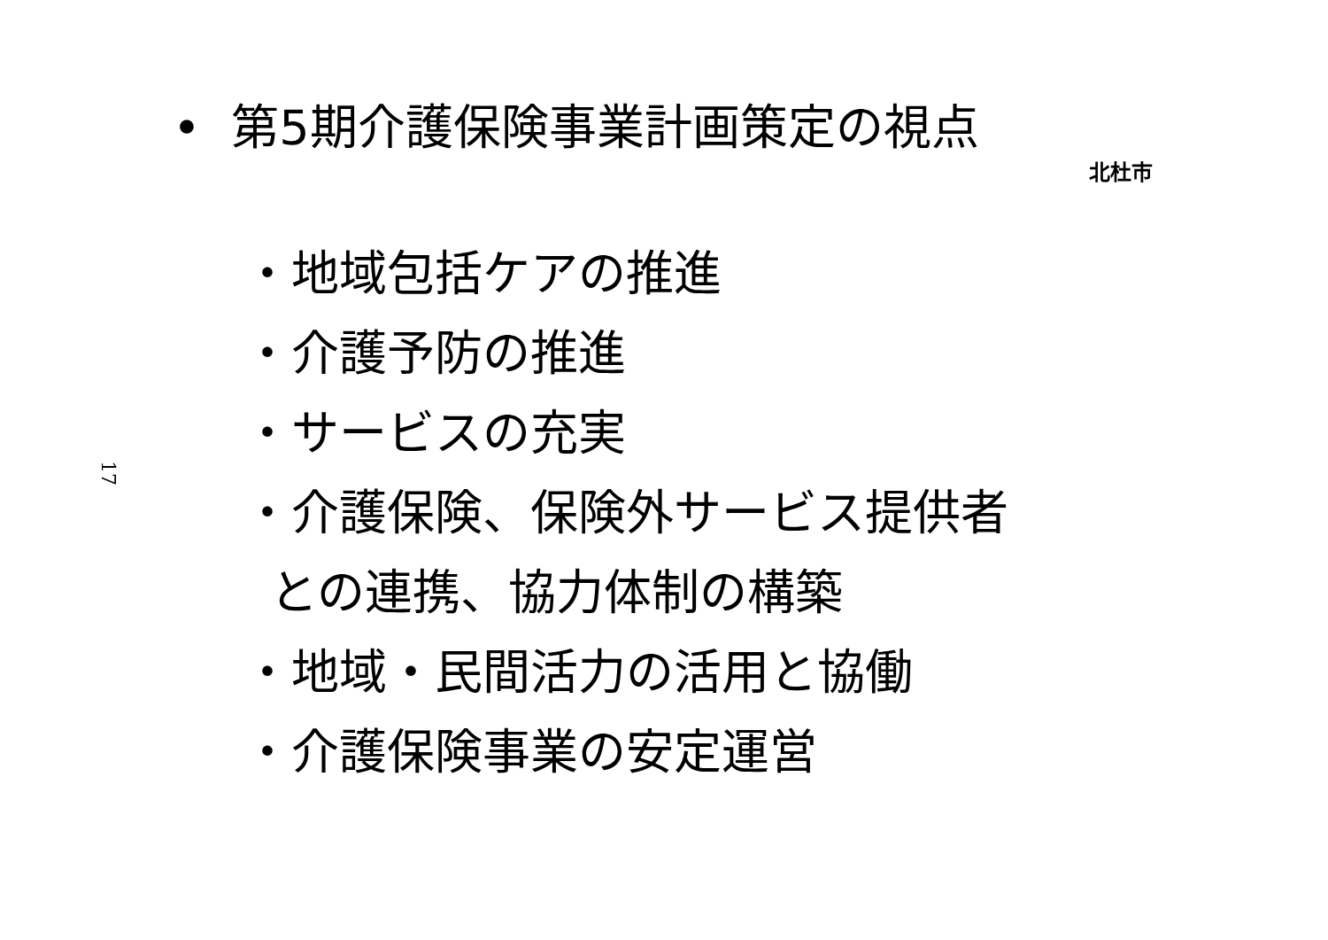• 第5期介護保険事業計画策定の視点
北杜市
17
・地域包括ケアの推進
・介護予防の推進
・サービスの充実
・介護保険、保険外サービス提供者
との連携、協力体制の構築
・地域・民間活力の活用と協働
・介護保険事業の安定運営